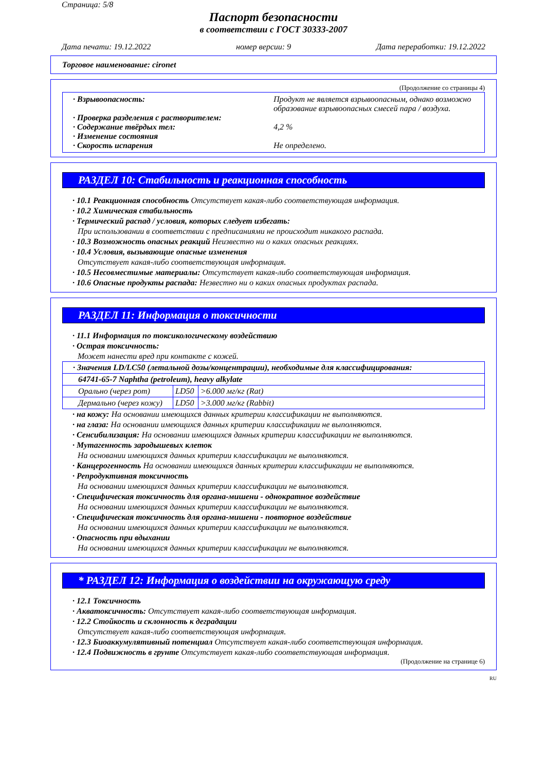Страница: 5/8
Паспорт безопасности
в соответствии с ГОСТ 30333-2007
Дата печати: 19.12.2022 номер версии: 9 Дата переработки: 19.12.2022
Торговое наименование: cironet
(Продолжение со страницы 4)
· Взрывоопасность: Продукт не является взрывоопасным, однако возможно образование взрывоопасных смесей пара / воздуха.
· Проверка разделения с растворителем:
· Содержание твёрдых тел: 4,2 %
· Изменение состояния
· Скорость испарения Не определено.
РАЗДЕЛ 10: Стабильность и реакционная способность
· 10.1 Реакционная способность Отсутствует какая-либо соответствующая информация.
· 10.2 Химическая стабильность
· Термический распад / условия, которых следует избегать:
При использовании в соответствии с предписаниями не происходит никакого распада.
· 10.3 Возможность опасных реакций Неизвестно ни о каких опасных реакциях.
· 10.4 Условия, вызывающие опасные изменения
Отсутствует какая-либо соответствующая информация.
· 10.5 Несовместимые материалы: Отсутствует какая-либо соответствующая информация.
· 10.6 Опасные продукты распада: Незвестно ни о каких опасных продуктах распада.
РАЗДЕЛ 11: Информация о токсичности
· 11.1 Информация по токсикологическому воздействию
· Острая токсичность:
Может нанести вред при контакте с кожей.
| · Значения LD/LC50 (летальной дозы/концентрации), необходимые для классифицирования: | | |
| 64741-65-7 Naphtha (petroleum), heavy alkylate | | |
| Орально (через рот) | LD50 | >6.000 мг/кг (Rat) |
| Дермально (через кожу) | LD50 | >3.000 мг/кг (Rabbit) |
· на кожу: На основании имеющихся данных критерии классификации не выполняются.
· на глаза: На основании имеющихся данных критерии классификации не выполняются.
· Сенсибилизация: На основании имеющихся данных критерии классификации не выполняются.
· Мутагенность зародышевых клеток
На основании имеющихся данных критерии классификации не выполняются.
· Канцерогенность На основании имеющихся данных критерии классификации не выполняются.
· Репродуктивная токсичность
На основании имеющихся данных критерии классификации не выполняются.
· Специфическая токсичность для органа-мишени - однократное воздействие
На основании имеющихся данных критерии классификации не выполняются.
· Специфическая токсичность для органа-мишени - повторное воздействие
На основании имеющихся данных критерии классификации не выполняются.
· Опасность при вдыхании
На основании имеющихся данных критерии классификации не выполняются.
* РАЗДЕЛ 12: Информация о воздействии на окружающую среду
· 12.1 Токсичность
· Акватоксичность: Отсутствует какая-либо соответствующая информация.
· 12.2 Стойкость и склонность к деградации
Отсутствует какая-либо соответствующая информация.
· 12.3 Биоаккумулятивный потенциал Отсутствует какая-либо соответствующая информация.
· 12.4 Подвижность в грунте Отсутствует какая-либо соответствующая информация.
(Продолжение на странице 6)
RU